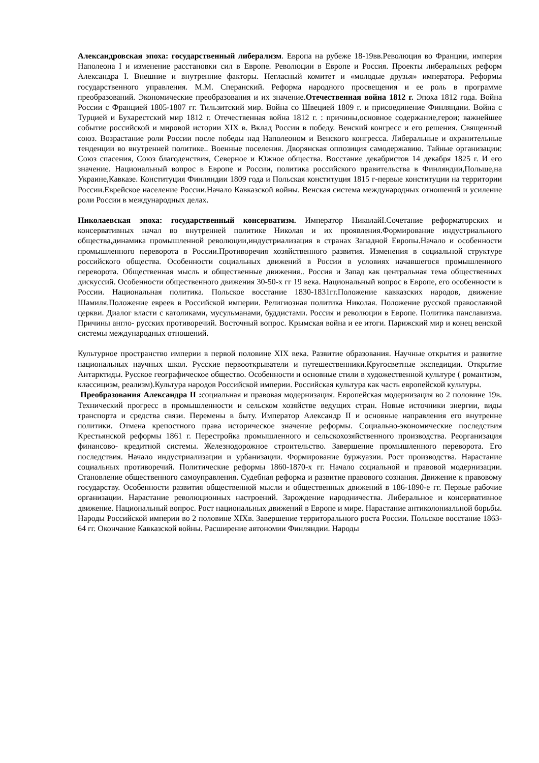Александровская эпоха: государственный либерализм. Европа на рубеже 18-19вв.Революция во Франции, империя Наполеона I и изменение расстановки сил в Европе. Революции в Европе и Россия. Проекты либеральных реформ Александра I. Внешние и внутренние факторы. Негласный комитет и «молодые друзья» императора. Реформы государственного управления. М.М. Сперанский. Реформа народного просвещения и ее роль в программе преобразований. Экономические преобразования и их значение.Отечественная война 1812 г. Эпоха 1812 года. Война России с Францией 1805-1807 гг. Тильзитский мир. Война со Швецией 1809 г. и присоединение Финляндии. Война с Турцией и Бухарестский мир 1812 г. Отечественная война 1812 г. : причины,основное содержание,герои; важнейшее событие российской и мировой истории XIX в. Вклад России в победу. Венский конгресс и его решения. Священный союз. Возрастание роли России после победы над Наполеоном и Венского конгресса. Либеральные и охранительные тенденции во внутренней политике.. Военные поселения. Дворянская оппозиция самодержавию. Тайные организации: Союз спасения, Союз благоденствия, Северное и Южное общества. Восстание декабристов 14 декабря 1825 г. И его значение. Национальный вопрос в Европе и России, политика российского правительства в Финляндии,Польше,на Украине,Кавказе. Конституция Финляндии 1809 года и Польская конституция 1815 г-первые конституции на территории России.Еврейское население России.Начало Кавказской войны. Венская система международных отношений и усиление роли России в международных делах.
Николаевская эпоха: государственный консерватизм. Император НиколайI.Сочетание реформаторских и консервативных начал во внутренней политике Николая и их проявления.Формирование индустриального общества,динамика промышленной революции,индустриализация в странах Западной Европы.Начало и особенности промышленного переворота в России.Противоречия хозяйственного развития. Изменения в социальной структуре российского общества. Особенности социальных движений в России в условиях начавшегося промышленного переворота. Общественная мысль и общественные движения.. Россия и Запад как центральная тема общественных дискуссий. Особенности общественного движения 30-50-х гг 19 века. Национальный вопрос в Европе, его особенности в России. Национальная политика. Польское восстание 1830-1831гг.Положение кавказских народов, движение Шамиля.Положение евреев в Российской империи. Религиозная политика Николая. Положение русской православной церкви. Диалог власти с католиками, мусульманами, буддистами. Россия и революции в Европе. Политика панславизма. Причины англо- русских противоречий. Восточный вопрос. Крымская война и ее итоги. Парижский мир и конец венской системы международных отношений.
Культурное пространство империи в первой половине XIX века. Развитие образования. Научные открытия и развитие национальных научных школ. Русские первооткрыватели и путешественники.Кругосветные экспедиции. Открытие Антарктиды. Русское географическое общество. Особенности и основные стили в художественной культуре ( романтизм, классицизм, реализм).Культура народов Российской империи. Российская культура как часть европейской культуры.
Преобразования Александра II : социальная и правовая модернизация. Европейская модернизация во 2 половине 19в. Технический прогресс в промышленности и сельском хозяйстве ведущих стран. Новые источники энергии, виды транспорта и средства связи. Перемены в быту. Император Александр II и основные направления его внутренне политики. Отмена крепостного права историческое значение реформы. Социально-экономические последствия Крестьянской реформы 1861 г. Перестройка промышленного и сельскохозяйственного производства. Реорганизация финансово- кредитной системы. Железнодорожное строительство. Завершение промышленного переворота. Его последствия. Начало индустриализации и урбанизации. Формирование буржуазии. Рост производства. Нарастание социальных противоречий. Политические реформы 1860-1870-х гг. Начало социальной и правовой модернизации. Становление общественного самоуправления. Судебная реформа и развитие правового сознания. Движение к правовому государству. Особенности развития общественной мысли и общественных движений в 186-1890-е гг. Первые рабочие организации. Нарастание революционных настроений. Зарождение народничества. Либеральное и консервативное движение. Национальный вопрос. Рост национальных движений в Европе и мире. Нарастание антиколониальной борьбы. Народы Российской империи во 2 половине XIXв. Завершение территорального роста России. Польское восстание 1863-64 гг. Окончание Кавказской войны. Расширение автономии Финляндии. Народы